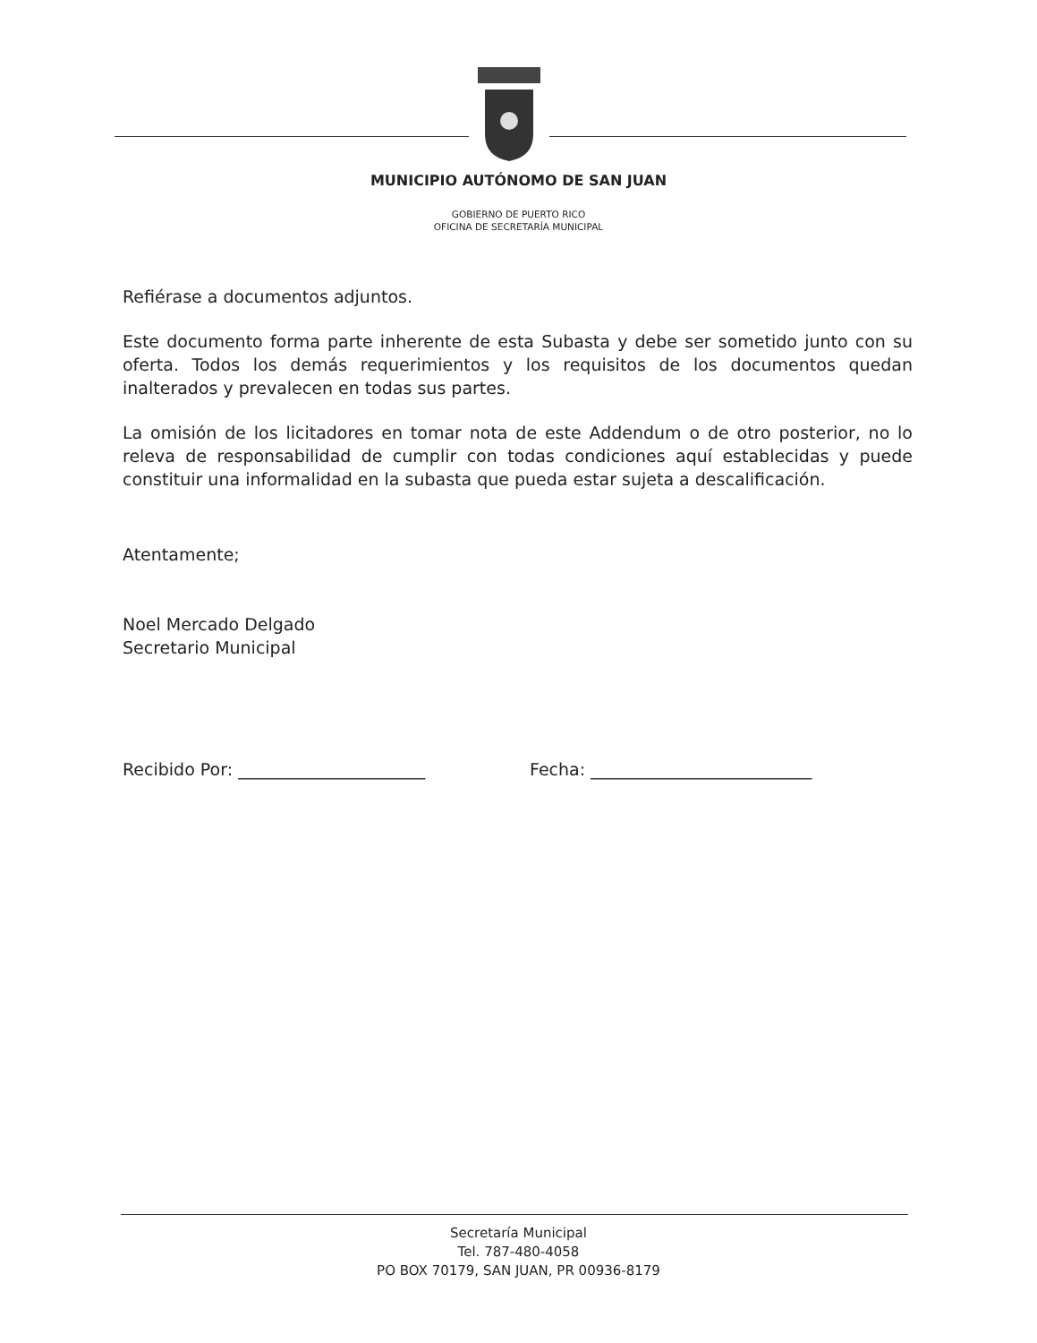MUNICIPIO AUTÓNOMO DE SAN JUAN
GOBIERNO DE PUERTO RICO
OFICINA DE SECRETARÍA MUNICIPAL
Refiérase a documentos adjuntos.
Este documento forma parte inherente de esta Subasta y debe ser sometido junto con su oferta. Todos los demás requerimientos y los requisitos de los documentos quedan inalterados y prevalecen en todas sus partes.
La omisión de los licitadores en tomar nota de este Addendum o de otro posterior, no lo releva de responsabilidad de cumplir con todas condiciones aquí establecidas y puede constituir una informalidad en la subasta que pueda estar sujeta a descalificación.
Atentamente;
Noel Mercado Delgado
Secretario Municipal
Recibido Por: ______________________ Fecha: __________________________
Secretaría Municipal
Tel. 787-480-4058
PO BOX 70179, SAN JUAN, PR 00936-8179